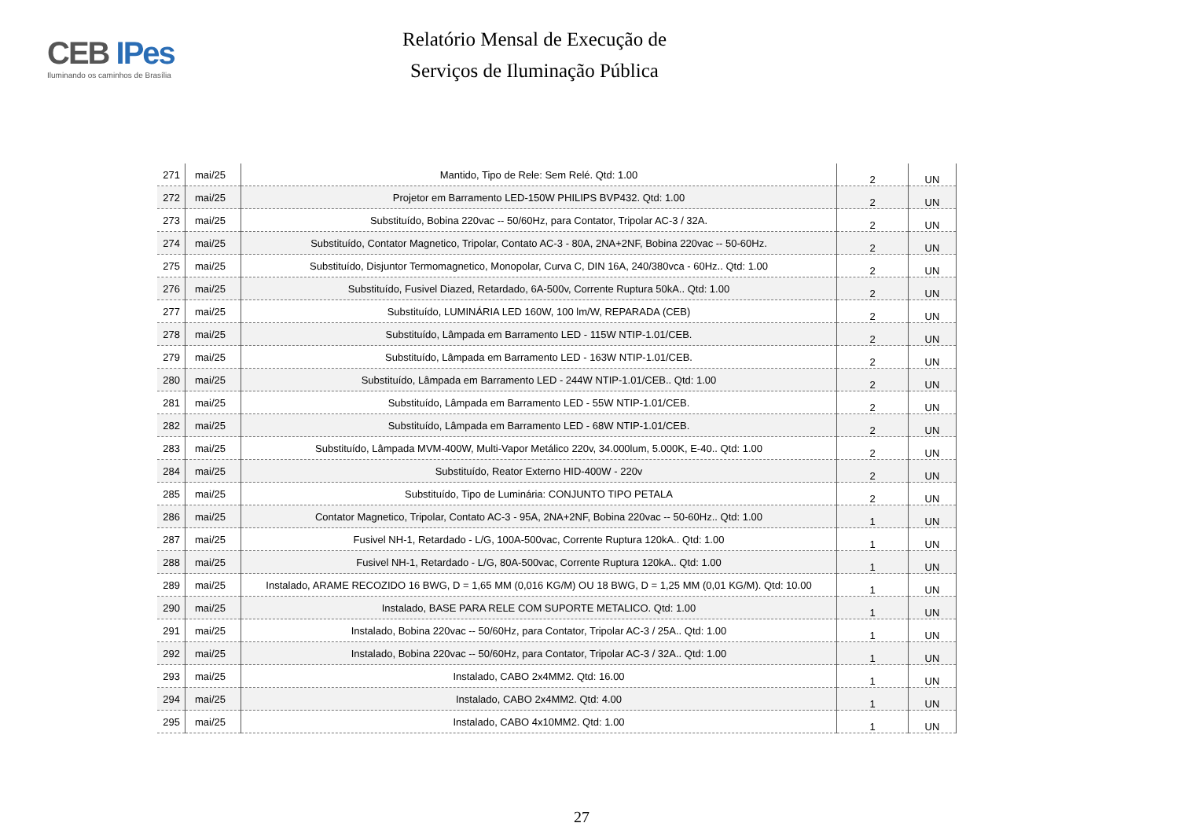CEB IPes
Iluminando os caminhos de Brasília
Relatório Mensal de Execução de
Serviços de Iluminação Pública
| 271 | mai/25 | Mantido, Tipo de Rele: Sem Relé. Qtd: 1.00 | 2 | UN |
| 272 | mai/25 | Projetor em Barramento LED-150W PHILIPS BVP432. Qtd: 1.00 | 2 | UN |
| 273 | mai/25 | Substituído, Bobina 220vac -- 50/60Hz, para Contator, Tripolar AC-3 / 32A. | 2 | UN |
| 274 | mai/25 | Substituído, Contator Magnetico, Tripolar, Contato AC-3 - 80A, 2NA+2NF, Bobina 220vac -- 50-60Hz. | 2 | UN |
| 275 | mai/25 | Substituído, Disjuntor Termomagnetico, Monopolar, Curva C, DIN 16A, 240/380vca - 60Hz.. Qtd: 1.00 | 2 | UN |
| 276 | mai/25 | Substituído, Fusivel Diazed, Retardado, 6A-500v, Corrente Ruptura 50kA.. Qtd: 1.00 | 2 | UN |
| 277 | mai/25 | Substituído, LUMINÁRIA LED 160W, 100 lm/W, REPARADA (CEB) | 2 | UN |
| 278 | mai/25 | Substituído, Lâmpada em Barramento LED - 115W NTIP-1.01/CEB. | 2 | UN |
| 279 | mai/25 | Substituído, Lâmpada em Barramento LED - 163W NTIP-1.01/CEB. | 2 | UN |
| 280 | mai/25 | Substituído, Lâmpada em Barramento LED - 244W NTIP-1.01/CEB.. Qtd: 1.00 | 2 | UN |
| 281 | mai/25 | Substituído, Lâmpada em Barramento LED - 55W NTIP-1.01/CEB. | 2 | UN |
| 282 | mai/25 | Substituído, Lâmpada em Barramento LED - 68W NTIP-1.01/CEB. | 2 | UN |
| 283 | mai/25 | Substituído, Lâmpada MVM-400W, Multi-Vapor Metálico 220v, 34.000lum, 5.000K, E-40.. Qtd: 1.00 | 2 | UN |
| 284 | mai/25 | Substituído, Reator Externo HID-400W - 220v | 2 | UN |
| 285 | mai/25 | Substituído, Tipo de Luminária: CONJUNTO TIPO PETALA | 2 | UN |
| 286 | mai/25 | Contator Magnetico, Tripolar, Contato AC-3 - 95A, 2NA+2NF, Bobina 220vac -- 50-60Hz.. Qtd: 1.00 | 1 | UN |
| 287 | mai/25 | Fusivel NH-1, Retardado - L/G, 100A-500vac, Corrente Ruptura 120kA.. Qtd: 1.00 | 1 | UN |
| 288 | mai/25 | Fusivel NH-1, Retardado - L/G, 80A-500vac, Corrente Ruptura 120kA.. Qtd: 1.00 | 1 | UN |
| 289 | mai/25 | Instalado, ARAME RECOZIDO 16 BWG, D = 1,65 MM (0,016 KG/M) OU 18 BWG, D = 1,25 MM (0,01 KG/M). Qtd: 10.00 | 1 | UN |
| 290 | mai/25 | Instalado, BASE PARA RELE COM SUPORTE METALICO. Qtd: 1.00 | 1 | UN |
| 291 | mai/25 | Instalado, Bobina 220vac -- 50/60Hz, para Contator, Tripolar AC-3 / 25A.. Qtd: 1.00 | 1 | UN |
| 292 | mai/25 | Instalado, Bobina 220vac -- 50/60Hz, para Contator, Tripolar AC-3 / 32A.. Qtd: 1.00 | 1 | UN |
| 293 | mai/25 | Instalado, CABO 2x4MM2. Qtd: 16.00 | 1 | UN |
| 294 | mai/25 | Instalado, CABO 2x4MM2. Qtd: 4.00 | 1 | UN |
| 295 | mai/25 | Instalado, CABO 4x10MM2. Qtd: 1.00 | 1 | UN |
27